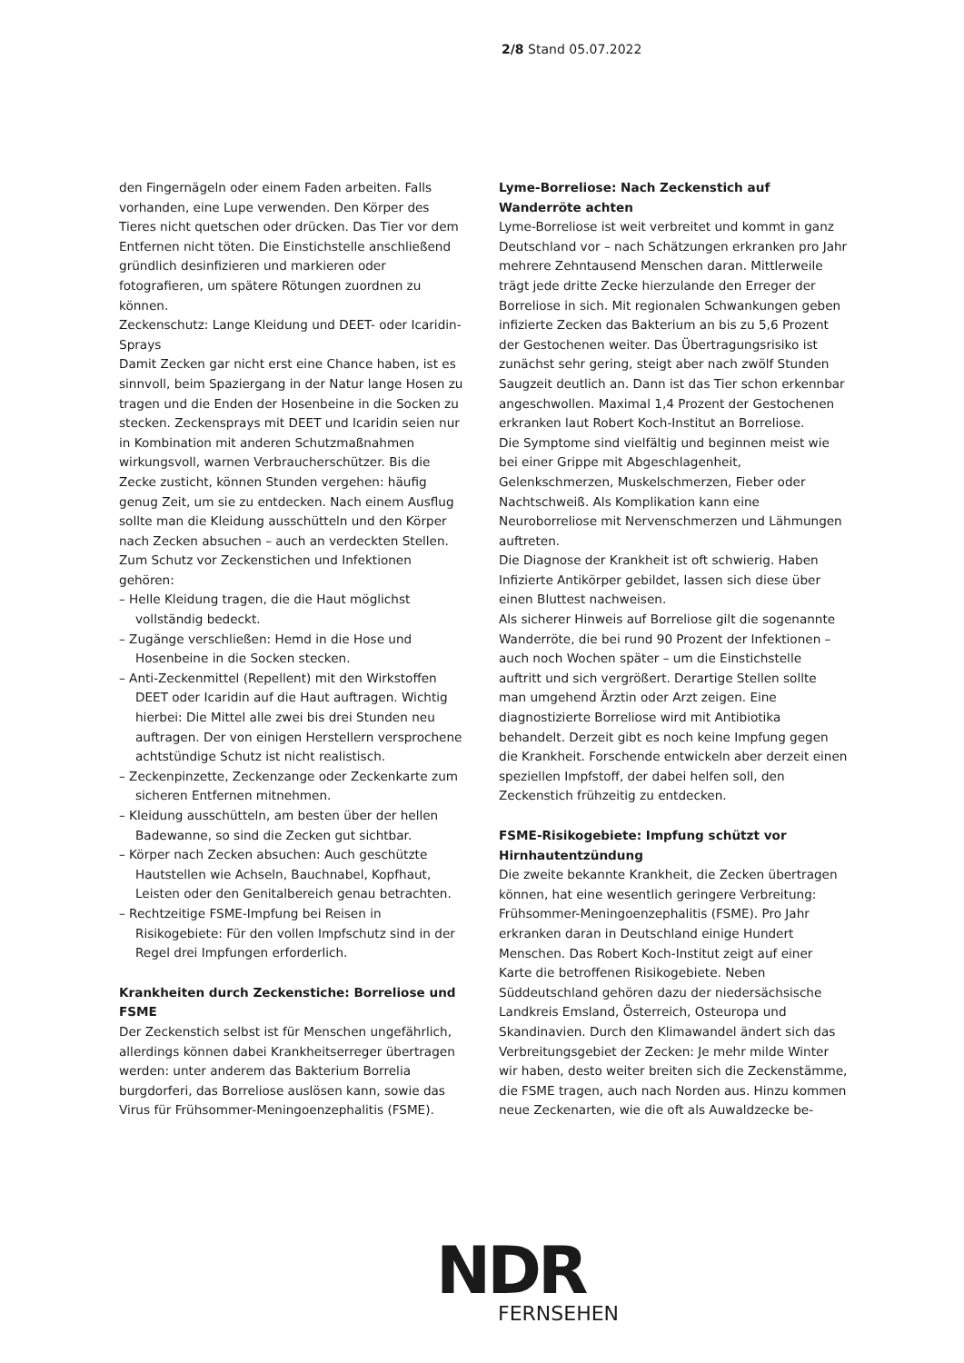2/8 Stand 05.07.2022
den Fingernägeln oder einem Faden arbeiten. Falls vorhanden, eine Lupe verwenden. Den Körper des Tieres nicht quetschen oder drücken. Das Tier vor dem Entfernen nicht töten. Die Einstichstelle anschließend gründlich desinfizieren und markieren oder fotografieren, um spätere Rötungen zuordnen zu können.
Zeckenschutz: Lange Kleidung und DEET- oder Icaridin-Sprays
Damit Zecken gar nicht erst eine Chance haben, ist es sinnvoll, beim Spaziergang in der Natur lange Hosen zu tragen und die Enden der Hosenbeine in die Socken zu stecken. Zeckensprays mit DEET und Icaridin seien nur in Kombination mit anderen Schutzmaßnahmen wirkungsvoll, warnen Verbraucherschützer. Bis die Zecke zusticht, können Stunden vergehen: häufig genug Zeit, um sie zu entdecken. Nach einem Ausflug sollte man die Kleidung ausschütteln und den Körper nach Zecken absuchen – auch an verdeckten Stellen. Zum Schutz vor Zeckenstichen und Infektionen gehören:
– Helle Kleidung tragen, die die Haut möglichst vollständig bedeckt.
– Zugänge verschließen: Hemd in die Hose und Hosenbeine in die Socken stecken.
– Anti-Zeckenmittel (Repellent) mit den Wirkstoffen DEET oder Icaridin auf die Haut auftragen. Wichtig hierbei: Die Mittel alle zwei bis drei Stunden neu auftragen. Der von einigen Herstellern versprochene achtstündige Schutz ist nicht realistisch.
– Zeckenpinzette, Zeckenzange oder Zeckenkarte zum sicheren Entfernen mitnehmen.
– Kleidung ausschütteln, am besten über der hellen Badewanne, so sind die Zecken gut sichtbar.
– Körper nach Zecken absuchen: Auch geschützte Hautstellen wie Achseln, Bauchnabel, Kopfhaut, Leisten oder den Genitalbereich genau betrachten.
– Rechtzeitige FSME-Impfung bei Reisen in Risikogebiete: Für den vollen Impfschutz sind in der Regel drei Impfungen erforderlich.
Krankheiten durch Zeckenstiche: Borreliose und FSME
Der Zeckenstich selbst ist für Menschen ungefährlich, allerdings können dabei Krankheitserreger übertragen werden: unter anderem das Bakterium Borrelia burgdorferi, das Borreliose auslösen kann, sowie das Virus für Frühsommer-Meningoenzephalitis (FSME).
Lyme-Borreliose: Nach Zeckenstich auf Wanderröte achten
Lyme-Borreliose ist weit verbreitet und kommt in ganz Deutschland vor – nach Schätzungen erkranken pro Jahr mehrere Zehntausend Menschen daran. Mittlerweile trägt jede dritte Zecke hierzulande den Erreger der Borreliose in sich. Mit regionalen Schwankungen geben infizierte Zecken das Bakterium an bis zu 5,6 Prozent der Gestochenen weiter. Das Übertragungsrisiko ist zunächst sehr gering, steigt aber nach zwölf Stunden Saugzeit deutlich an. Dann ist das Tier schon erkennbar angeschwollen. Maximal 1,4 Prozent der Gestochenen erkranken laut Robert Koch-Institut an Borreliose.
Die Symptome sind vielfältig und beginnen meist wie bei einer Grippe mit Abgeschlagenheit, Gelenkschmerzen, Muskelschmerzen, Fieber oder Nachtschweiß. Als Komplikation kann eine Neuroborreliose mit Nervenschmerzen und Lähmungen auftreten.
Die Diagnose der Krankheit ist oft schwierig. Haben Infizierte Antikörper gebildet, lassen sich diese über einen Bluttest nachweisen.
Als sicherer Hinweis auf Borreliose gilt die sogenannte Wanderröte, die bei rund 90 Prozent der Infektionen – auch noch Wochen später – um die Einstichstelle auftritt und sich vergrößert. Derartige Stellen sollte man umgehend Ärztin oder Arzt zeigen. Eine diagnostizierte Borreliose wird mit Antibiotika behandelt. Derzeit gibt es noch keine Impfung gegen die Krankheit. Forschende entwickeln aber derzeit einen speziellen Impfstoff, der dabei helfen soll, den Zeckenstich frühzeitig zu entdecken.
FSME-Risikogebiete: Impfung schützt vor Hirnhautentzündung
Die zweite bekannte Krankheit, die Zecken übertragen können, hat eine wesentlich geringere Verbreitung: Frühsommer-Meningoenzephalitis (FSME). Pro Jahr erkranken daran in Deutschland einige Hundert Menschen. Das Robert Koch-Institut zeigt auf einer Karte die betroffenen Risikogebiete. Neben Süddeutschland gehören dazu der niedersächsische Landkreis Emsland, Österreich, Osteuropa und Skandinavien. Durch den Klimawandel ändert sich das Verbreitungsgebiet der Zecken: Je mehr milde Winter wir haben, desto weiter breiten sich die Zeckenstämme, die FSME tragen, auch nach Norden aus. Hinzu kommen neue Zeckenarten, wie die oft als Auwaldzecke be-
NDR
FERNSEHEN